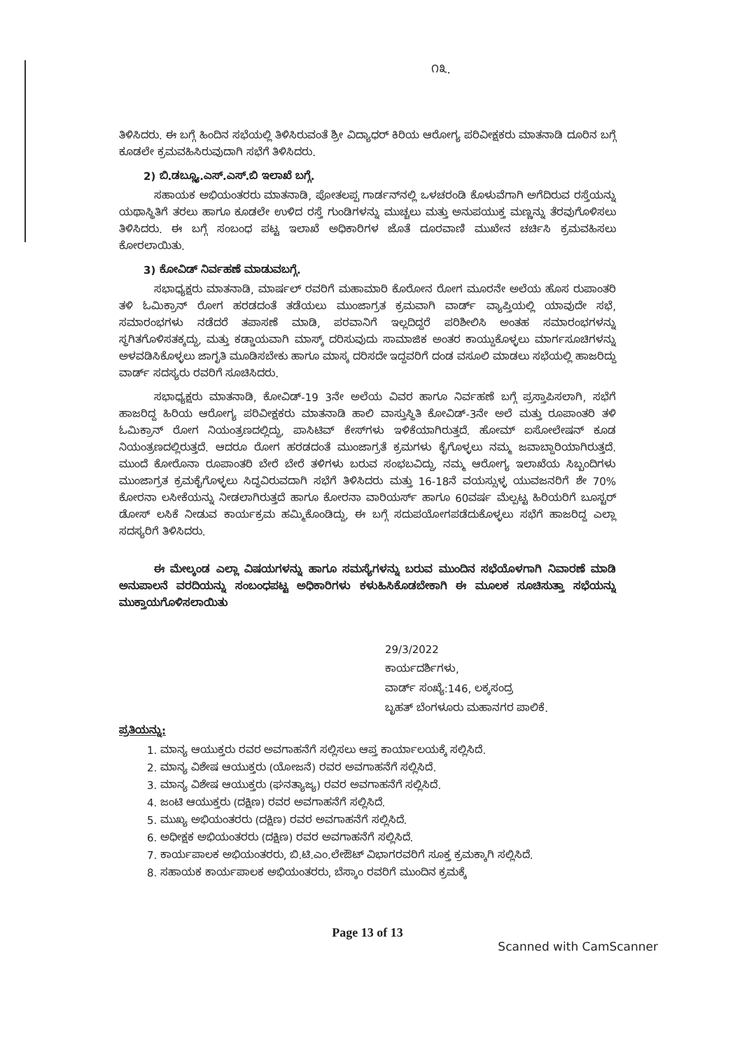೧೩.
ತಿಳಿಸಿದರು. ಈ ಬಗ್ಗೆ ಹಿಂದಿನ ಸಭೆಯಲ್ಲಿ ತಿಳಿಸಿರುವಂತೆ ಶ್ರೀ ವಿದ್ಯಾಧರ್ ಕಿರಿಯ ಆರೋಗ್ಯ ಪರಿವೀಕ್ಷಕರು ಮಾತನಾಡಿ ದೂರಿನ ಬಗ್ಗೆ ಕೂಡಲೇ ಕ್ರಮವಹಿಸಿರುವುದಾಗಿ ಸಭೆಗೆ ತಿಳಿಸಿದರು.
2) ಬಿ.ಡಬ್ಲ್ಯೂ.ಎಸ್.ಎಸ್.ಬಿ ಇಲಾಖೆ ಬಗ್ಗೆ.
ಸಹಾಯಕ ಅಭಿಯಂತರರು ಮಾತನಾಡಿ, ಪೋತಲಪ್ಪ ಗಾರ್ಡನ್‌ನಲ್ಲಿ ಒಳಚರಂಡಿ ಕೊಳುವೆಗಾಗಿ ಅಗೆದಿರುವ ರಸ್ತೆಯನ್ನು ಯಥಾಸ್ಥಿತಿಗೆ ತರಲು ಹಾಗೂ ಕೂಡಲೇ ಉಳಿದ ರಸ್ತೆ ಗುಂಡಿಗಳನ್ನು ಮುಚ್ಚಲು ಮತ್ತು ಅನುಪಯುಕ್ತ ಮಣ್ಣನ್ನು ತೆರವುಗೊಳಿಸಲು ತಿಳಿಸಿದರು. ಈ ಬಗ್ಗೆ ಸಂಬಂಧ ಪಟ್ಟ ಇಲಾಖೆ ಅಧಿಕಾರಿಗಳ ಜೊತೆ ದೂರವಾಣಿ ಮುಖೇನ ಚರ್ಚಿಸಿ ಕ್ರಮವಹಿಸಲು ಕೋರಲಾಯಿತು.
3) ಕೋವಿಡ್ ನಿರ್ವಹಣೆ ಮಾಡುವಬಗ್ಗೆ.
ಸಭಾಧ್ಯಕ್ಷರು ಮಾತನಾಡಿ, ಮಾರ್ಷಲ್ ರವರಿಗೆ ಮಹಾಮಾರಿ ಕೊರೋನ ರೋಗ ಮೂರನೇ ಅಲೆಯ ಹೊಸ ರುಪಾಂತರಿ ತಳಿ ಓಮಿಕ್ರಾನ್ ರೋಗ ಹರಡದಂತೆ ತಡೆಯಲು ಮುಂಜಾಗ್ರತ ಕ್ರಮವಾಗಿ ವಾರ್ಡ್ ವ್ಯಾಪ್ತಿಯಲ್ಲಿ ಯಾವುದೇ ಸಭೆ, ಸಮಾರಂಭಗಳು ನಡೆದರೆ ತಪಾಸಣೆ ಮಾಡಿ, ಪರವಾನಿಗೆ ಇಲ್ಲದಿದ್ದರೆ ಪರಿಶೀಲಿಸಿ ಅಂತಹ ಸಮಾರಂಭಗಳನ್ನು ಸ್ಥಗಿತಗೊಳಿಸತಕ್ಕದ್ದು, ಮತ್ತು ಕಡ್ಡಾಯವಾಗಿ ಮಾಸ್ಕ್ ದರಿಸುವುದು ಸಾಮಾಜಿಕ ಅಂತರ ಕಾಯ್ದುಕೊಳ್ಳಲು ಮಾರ್ಗಸೂಚಿಗಳನ್ನು ಅಳವಡಿಸಿಕೊಳ್ಳಲು ಜಾಗೃತಿ ಮೂಡಿಸಬೇಕು ಹಾಗೂ ಮಾಸ್ಕ ದರಿಸದೇ ಇದ್ದವರಿಗೆ ದಂಡ ವಸೂಲಿ ಮಾಡಲು ಸಭೆಯಲ್ಲಿ ಹಾಜರಿದ್ದು ವಾರ್ಡ್ ಸದಸ್ಯರು ರವರಿಗೆ ಸೂಚಿಸಿದರು.
ಸಭಾಧ್ಯಕ್ಷರು ಮಾತನಾಡಿ, ಕೋವಿಡ್-19 3ನೇ ಅಲೆಯ ವಿವರ ಹಾಗೂ ನಿರ್ವಹಣೆ ಬಗ್ಗೆ ಪ್ರಸ್ತಾಪಿಸಲಾಗಿ, ಸಭೆಗೆ ಹಾಜರಿದ್ದ ಹಿರಿಯ ಆರೋಗ್ಯ ಪರಿವೀಕ್ಷಕರು ಮಾತನಾಡಿ ಹಾಲಿ ವಾಸ್ತುಸ್ಥಿತಿ ಕೋವಿಡ್-3ನೇ ಅಲೆ ಮತ್ತು ರೂಪಾಂತರಿ ತಳಿ ಓಮಿಕ್ರಾನ್ ರೋಗ ನಿಯಂತ್ರಣದಲ್ಲಿದ್ದು, ಪಾಸಿಟಿವ್ ಕೇಸ್‌ಗಳು ಇಳಿಕೆಯಾಗಿರುತ್ತದೆ. ಹೋಮ್ ಐಸೋಲೇಷನ್ ಕೂಡ ನಿಯಂತ್ರಣದಲ್ಲಿರುತ್ತದೆ. ಆದರೂ ರೋಗ ಹರಡದಂತೆ ಮುಂಜಾಗ್ರತೆ ಕ್ರಮಗಳು ಕೈಗೊಳ್ಳಲು ನಮ್ಮ ಜವಾಬ್ದಾರಿಯಾಗಿರುತ್ತದೆ. ಮುಂದೆ ಕೋರೊನಾ ರೂಪಾಂತರಿ ಬೇರೆ ಬೇರೆ ತಳಿಗಳು ಬರುವ ಸಂಭಬವಿದ್ದು, ನಮ್ಮ ಆರೋಗ್ಯ ಇಲಾಖೆಯ ಸಿಬ್ಬಂದಿಗಳು ಮುಂಜಾಗ್ರತ ಕ್ರಮಕೈಗೊಳ್ಳಲು ಸಿದ್ಧವಿರುವದಾಗಿ ಸಭೆಗೆ ತಿಳಿಸಿದರು ಮತ್ತು 16-18ನೆ ವಯಸ್ಸುಳ್ಳ ಯುವಜನರಿಗೆ ಶೇ 70% ಕೋರನಾ ಲಸೀಕೆಯನ್ನು ನೀಡಲಾಗಿರುತ್ತದೆ ಹಾಗೂ ಕೋರನಾ ವಾರಿಯರ್ಸ್ ಹಾಗೂ 60ವರ್ಷ ಮೆಲ್ಪಟ್ಟ ಹಿರಿಯರಿಗೆ ಬೂಸ್ಟರ್ ಡೋಸ್ ಲಸಿಕೆ ನೀಡುವ ಕಾರ್ಯಕ್ರಮ ಹಮ್ಮಿಕೊಂಡಿದ್ದು, ಈ ಬಗ್ಗೆ ಸದುಪಯೋಗಪಡೆದುಕೊಳ್ಳಲು ಸಭೆಗೆ ಹಾಜರಿದ್ದ ಎಲ್ಲಾ ಸದಸ್ಯರಿಗೆ ತಿಳಿಸಿದರು.
ಈ ಮೇಲ್ಕಂಡ ಎಲ್ಲಾ ವಿಷಯಗಳನ್ನು ಹಾಗೂ ಸಮಸ್ಯೆಗಳನ್ನು ಬರುವ ಮುಂದಿನ ಸಭೆಯೊಳಗಾಗಿ ನಿವಾರಣೆ ಮಾಡಿ ಅನುಪಾಲನೆ ವರದಿಯನ್ನು ಸಂಬಂಧಪಟ್ಟ ಅಧಿಕಾರಿಗಳು ಕಳುಹಿಸಿಕೊಡಬೇಕಾಗಿ ಈ ಮೂಲಕ ಸೂಚಿಸುತ್ತಾ ಸಭೆಯನ್ನು ಮುಕ್ತಾಯಗೊಳಿಸಲಾಯಿತು
29/3/2022
ಕಾರ್ಯದರ್ಶಿಗಳು,
ವಾರ್ಡ್ ಸಂಖ್ಯೆ:146, ಲಕ್ಕಸಂದ್ರ
ಬೃಹತ್ ಬೆಂಗಳೂರು ಮಹಾನಗರ ಪಾಲಿಕೆ.
ಪ್ರತಿಯನ್ನು:
1. ಮಾನ್ಯ ಆಯುಕ್ತರು ರವರ ಅವಗಾಹನೆಗೆ ಸಲ್ಲಿಸಲು ಆಪ್ತ ಕಾರ್ಯಾಲಯಕ್ಕೆ ಸಲ್ಲಿಸಿದೆ.
2. ಮಾನ್ಯ ವಿಶೇಷ ಆಯುಕ್ತರು (ಯೋಜನೆ) ರವರ ಅವಗಾಹನೆಗೆ ಸಲ್ಲಿಸಿದೆ.
3. ಮಾನ್ಯ ವಿಶೇಷ ಆಯುಕ್ತರು (ಘನತ್ಯಾಜ್ಯ) ರವರ ಅವಗಾಹನೆಗೆ ಸಲ್ಲಿಸಿದೆ.
4. ಜಂಟಿ ಆಯುಕ್ತರು (ದಕ್ಷಿಣ) ರವರ ಅವಗಾಹನೆಗೆ ಸಲ್ಲಿಸಿದೆ.
5. ಮುಖ್ಯ ಅಭಿಯಂತರರು (ದಕ್ಷಿಣ) ರವರ ಅವಗಾಹನೆಗೆ ಸಲ್ಲಿಸಿದೆ.
6. ಅಧೀಕ್ಷಕ ಅಭಿಯಂತರರು (ದಕ್ಷಿಣ) ರವರ ಅವಗಾಹನೆಗೆ ಸಲ್ಲಿಸಿದೆ.
7. ಕಾರ್ಯಪಾಲಕ ಅಭಿಯಂತರರು, ಬಿ.ಟಿ.ಎಂ.ಲೇಔಟ್ ವಿಭಾಗರವರಿಗೆ ಸೂಕ್ತ ಕ್ರಮಕ್ಕಾಗಿ ಸಲ್ಲಿಸಿದೆ.
8. ಸಹಾಯಕ ಕಾರ್ಯಪಾಲಕ ಅಭಿಯಂತರರು, ಬೆಸ್ಕಾಂ ರವರಿಗೆ ಮುಂದಿನ ಕ್ರಮಕ್ಕೆ
Page 13 of 13
Scanned with CamScanner